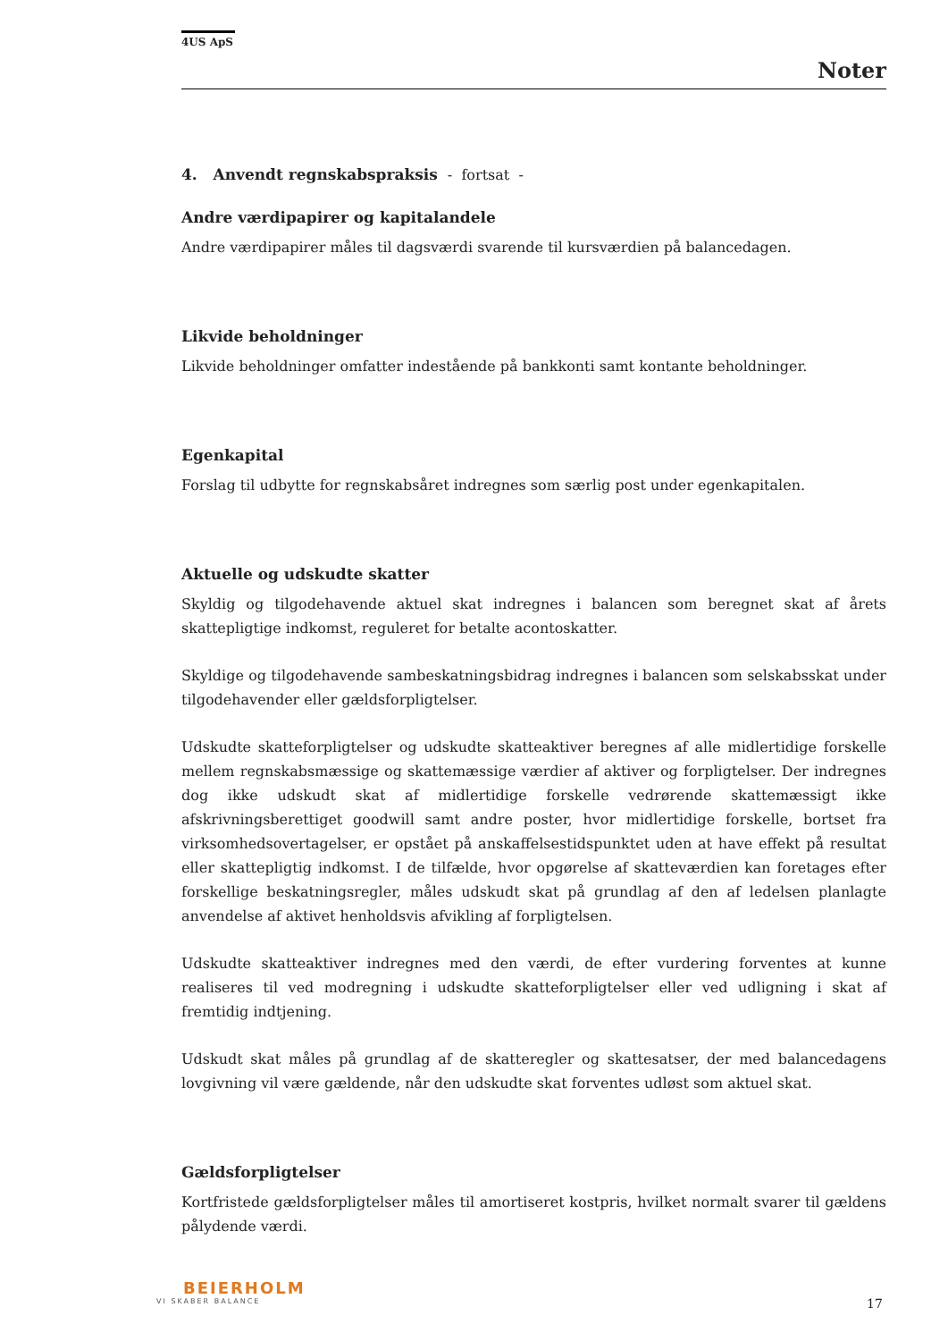4US ApS
Noter
4. Anvendt regnskabspraksis - fortsat -
Andre værdipapirer og kapitalandele
Andre værdipapirer måles til dagsværdi svarende til kursværdien på balancedagen.
Likvide beholdninger
Likvide beholdninger omfatter indestående på bankkonti samt kontante beholdninger.
Egenkapital
Forslag til udbytte for regnskabsåret indregnes som særlig post under egenkapitalen.
Aktuelle og udskudte skatter
Skyldig og tilgodehavende aktuel skat indregnes i balancen som beregnet skat af årets skattepligtige indkomst, reguleret for betalte acontoskatter.
Skyldige og tilgodehavende sambeskatningsbidrag indregnes i balancen som selskabsskat under tilgodehavender eller gældsforpligtelser.
Udskudte skatteforpligtelser og udskudte skatteaktiver beregnes af alle midlertidige forskelle mellem regnskabsmæssige og skattemæssige værdier af aktiver og forpligtelser. Der indregnes dog ikke udskudt skat af midlertidige forskelle vedrørende skattemæssigt ikke afskrivningsberettiget goodwill samt andre poster, hvor midlertidige forskelle, bortset fra virksomhedsovertagelser, er opstået på anskaffelsestidspunktet uden at have effekt på resultat eller skattepligtig indkomst. I de tilfælde, hvor opgørelse af skatteværdien kan foretages efter forskellige beskatningsregler, måles udskudt skat på grundlag af den af ledelsen planlagte anvendelse af aktivet henholdsvis afvikling af forpligtelsen.
Udskudte skatteaktiver indregnes med den værdi, de efter vurdering forventes at kunne realiseres til ved modregning i udskudte skatteforpligtelser eller ved udligning i skat af fremtidig indtjening.
Udskudt skat måles på grundlag af de skatteregler og skattesatser, der med balancedagens lovgivning vil være gældende, når den udskudte skat forventes udløst som aktuel skat.
Gældsforpligtelser
Kortfristede gældsforpligtelser måles til amortiseret kostpris, hvilket normalt svarer til gældens pålydende værdi.
BEIERHOLM
VI SKABER BALANCE
17